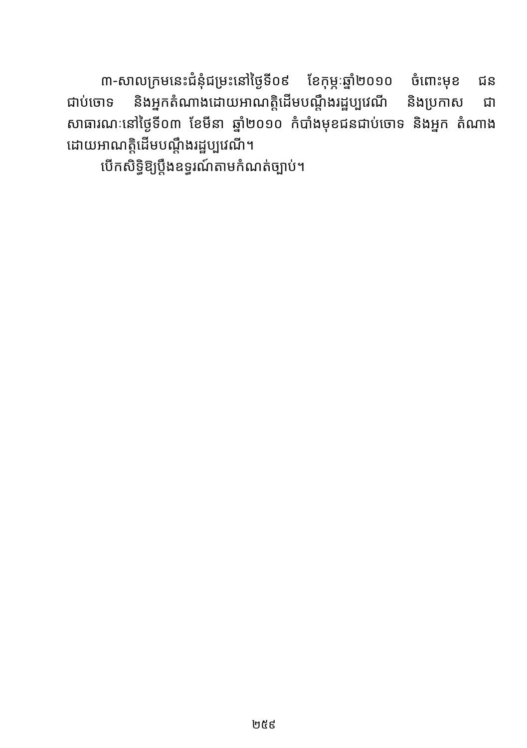៣-សាលក្រមនេះជំនុំជម្រះនៅថ្ងៃទី០៩ ខែកុម្ភៈឆ្នាំ២០១០ ចំពោះមុខ ជនជាប់ចោទ និងអ្នកតំណាងដោយអាណត្តិដើមបណ្តឹងរដ្ឋប្បវេណី និងប្រកាស ជាសាធារណៈនៅថ្ងៃទី០៣ ខែមីនា ឆ្នាំ២០១០ កំបាំងមុខជនជាប់ចោទ និងអ្នក តំណាងដោយអាណត្តិដើមបណ្តឹងរដ្ឋប្បវេណី។
បើកសិទ្ធិឱ្យប្តឹងឧទ្ធរណ៍តាមកំណត់ច្បាប់។
២៥៩